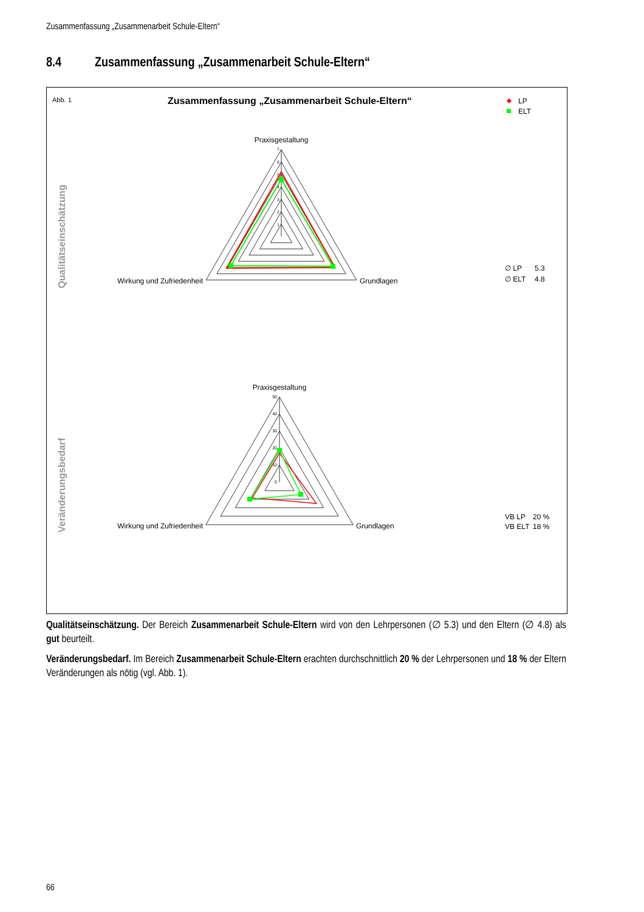Zusammenfassung „Zusammenarbeit Schule-Eltern“
8.4 Zusammenfassung „Zusammenarbeit Schule-Eltern“
Abb. 1
Zusammenfassung „Zusammenarbeit Schule-Eltern“
LP
ELT
Qualitätseinschätzung
Praxisgestaltung
7
6
5
4
3
2
1
Wirkung und Zufriedenheit
Grundlagen
∅ LP
5.3
∅ ELT
4.8
Veränderungsbedarf
Praxisgestaltung
50
40
30
20
10
0
Wirkung und Zufriedenheit
Grundlagen
VB LP
20 %
VB ELT
18 %
Qualitätseinschätzung. Der Bereich Zusammenarbeit Schule-Eltern wird von den Lehrpersonen (∅ 5.3) und den Eltern (∅ 4.8) als gut beurteilt.
Veränderungsbedarf. Im Bereich Zusammenarbeit Schule-Eltern erachten durchschnittlich 20 % der Lehrpersonen und 18 % der Eltern Veränderungen als nötig (vgl. Abb. 1).
66